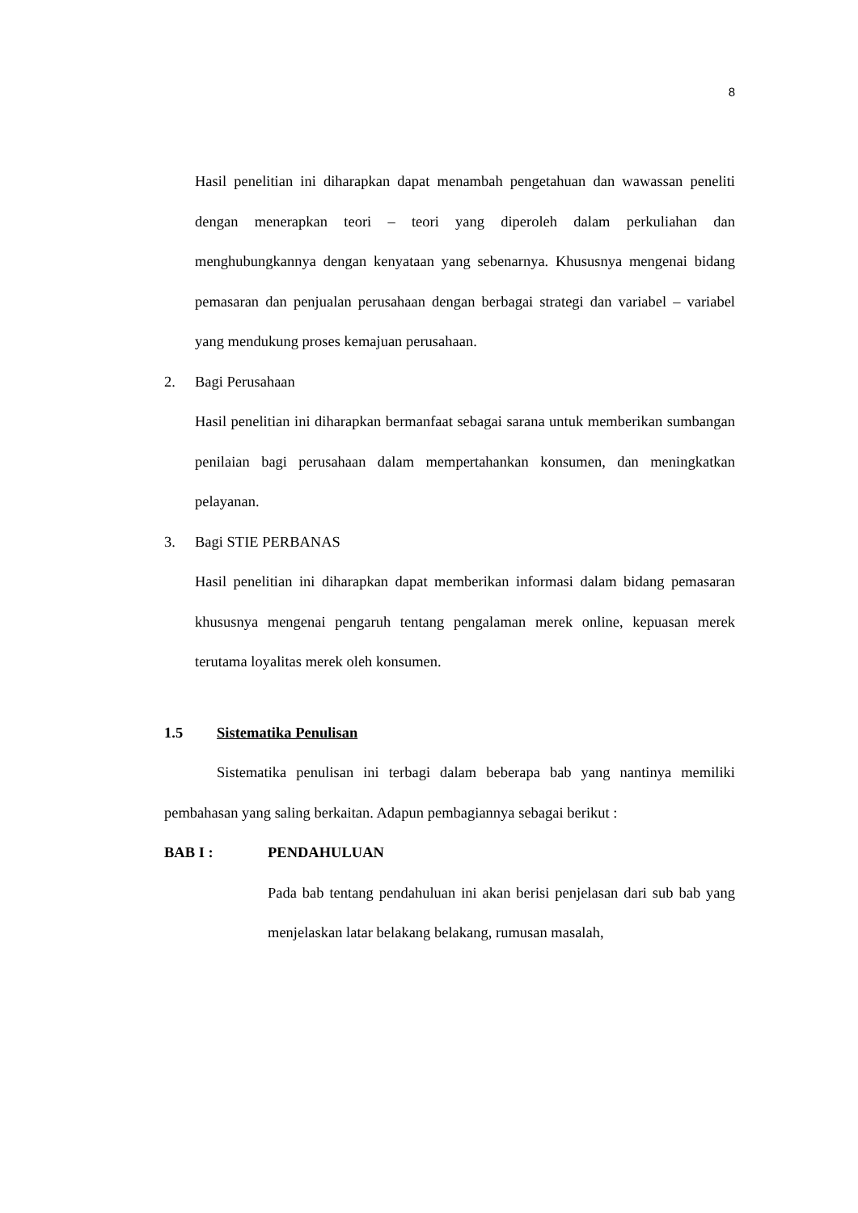8
Hasil penelitian ini diharapkan dapat menambah pengetahuan dan wawassan peneliti dengan menerapkan teori – teori yang diperoleh dalam perkuliahan dan menghubungkannya dengan kenyataan yang sebenarnya. Khususnya mengenai bidang pemasaran dan penjualan perusahaan dengan berbagai strategi dan variabel – variabel yang mendukung proses kemajuan perusahaan.
2. Bagi Perusahaan
Hasil penelitian ini diharapkan bermanfaat sebagai sarana untuk memberikan sumbangan penilaian bagi perusahaan dalam mempertahankan konsumen, dan meningkatkan pelayanan.
3. Bagi STIE PERBANAS
Hasil penelitian ini diharapkan dapat memberikan informasi dalam bidang pemasaran khususnya mengenai pengaruh tentang pengalaman merek online, kepuasan merek terutama loyalitas merek oleh konsumen.
1.5 Sistematika Penulisan
Sistematika penulisan ini terbagi dalam beberapa bab yang nantinya memiliki pembahasan yang saling berkaitan. Adapun pembagiannya sebagai berikut :
BAB I : PENDAHULUAN
Pada bab tentang pendahuluan ini akan berisi penjelasan dari sub bab yang menjelaskan latar belakang belakang, rumusan masalah,